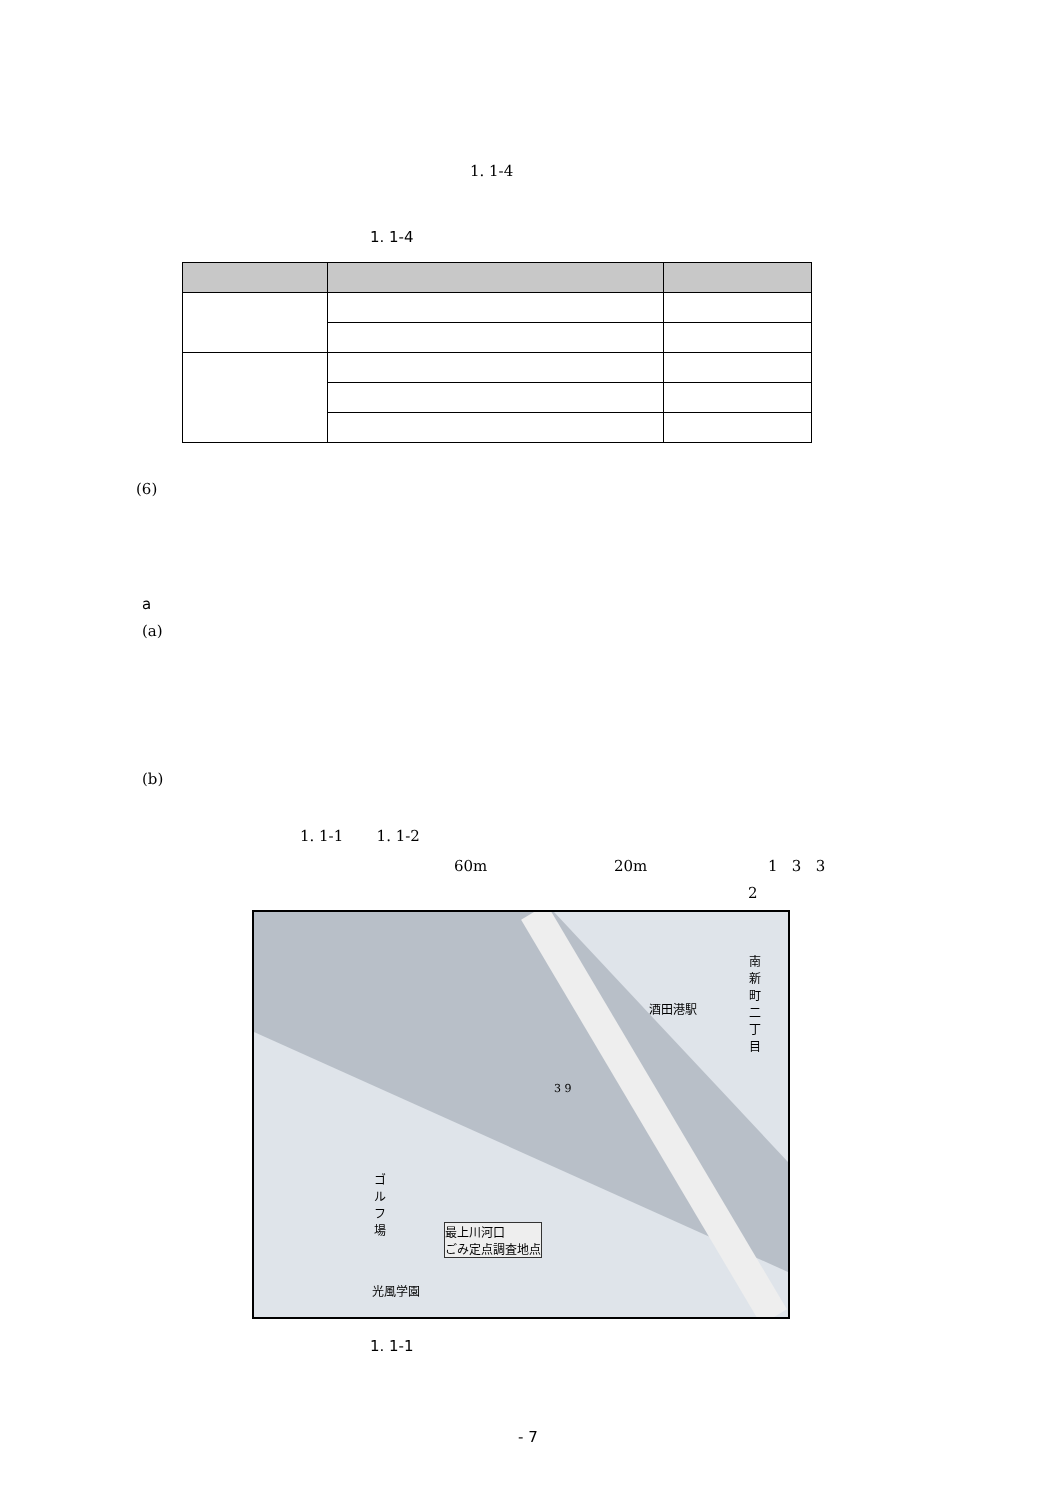1. 1-4
1. 1-4
(6)
a
(a)
(b)
1. 1-1 1. 1-2
60m 20m 1 3 3
2
酒田港駅
南新町二丁目
最上川河口
ごみ定点調査地点
3 9
ゴルフ場
光風学園
1. 1-1
- 7